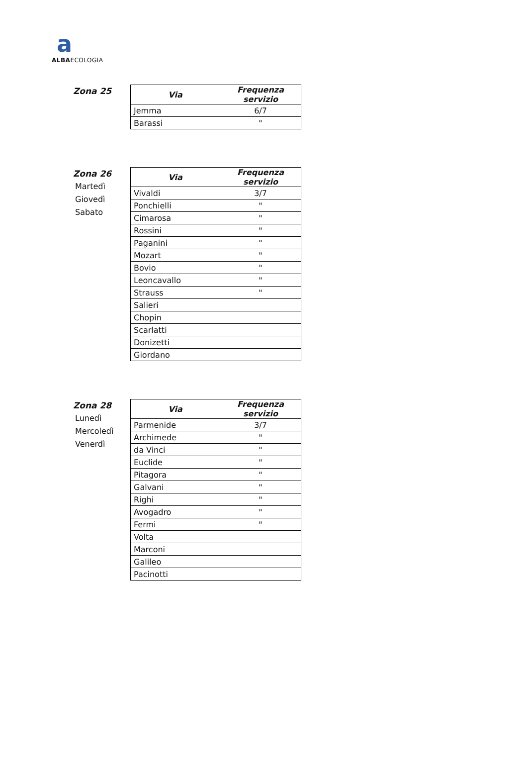a
ALBAECOLOGIA
Zona 25
| Via | Frequenza servizio |
| --- | --- |
| Jemma | 6/7 |
| Barassi | " |
Zona 26
Martedì
Giovedì
Sabato
| Via | Frequenza servizio |
| --- | --- |
| Vivaldi | 3/7 |
| Ponchielli | " |
| Cimarosa | " |
| Rossini | " |
| Paganini | " |
| Mozart | " |
| Bovio | " |
| Leoncavallo | " |
| Strauss | " |
| Salieri | |
| Chopin | |
| Scarlatti | |
| Donizetti | |
| Giordano | |
Zona 28
Lunedì
Mercoledì
Venerdì
| Via | Frequenza servizio |
| --- | --- |
| Parmenide | 3/7 |
| Archimede | " |
| da Vinci | " |
| Euclide | " |
| Pitagora | " |
| Galvani | " |
| Righi | " |
| Avogadro | " |
| Fermi | " |
| Volta | |
| Marconi | |
| Galileo | |
| Pacinotti | |